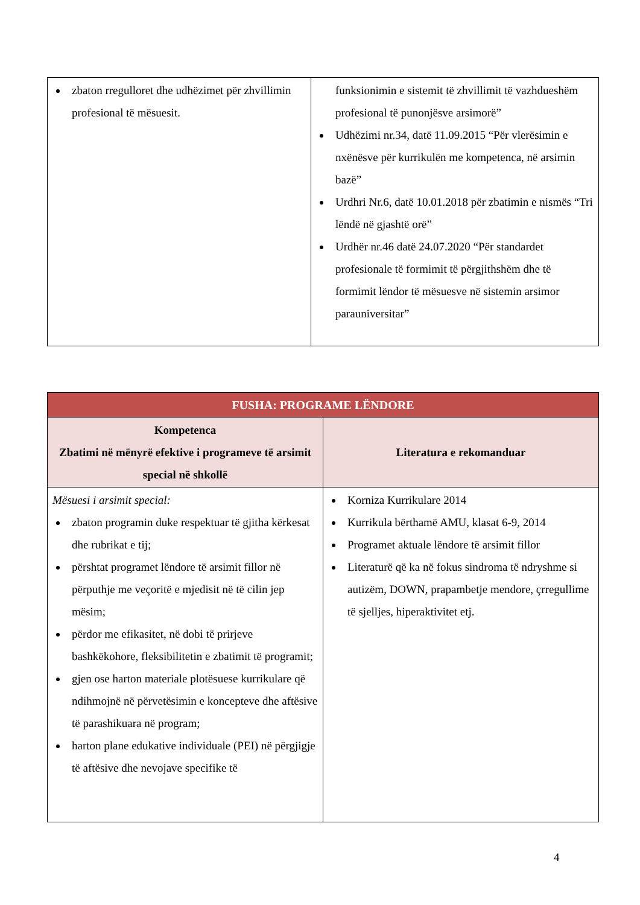| zbaton rregulloret dhe udhëzimet për zhvillimin profesional të mësuesit. | funksionimin e sistemit të zhvillimit të vazhdueshëm profesional të punonjësve arsimorë” Udhëzimi nr.34, datë 11.09.2015 “Për vlerësimin e nxënësve për kurrikulën me kompetenca, në arsimin bazë” Urdhri Nr.6, datë 10.01.2018 për zbatimin e nismës “Tri lëndë në gjashtë orë” Urdhër nr.46 datë 24.07.2020 “Për standardet profesionale të formimit të përgjithshëm dhe të formimit lëndor të mësuesve në sistemin arsimor parauniversitar” |
| FUSHA: PROGRAME LËNDORE | |
| --- | --- |
| Kompetenca Zbatimi në mënyrë efektive i programeve të arsimit special në shkollë | Literatura e rekomanduar |
| Mësuesi i arsimit special: zbaton programin duke respektuar të gjitha kërkesat dhe rubrikat e tij; përshtat programet lëndore të arsimit fillor në përputhje me veçoritë e mjedisit në të cilin jep mësim; përdor me efikasitet, në dobi të prirjeve bashkëkohore, fleksibilitetin e zbatimit të programit; gjen ose harton materiale plotësuese kurrikulare që ndihmojnë në përvetësimin e koncepteve dhe aftësive të parashikuara në program; harton plane edukative individuale (PEI) në përgjigje të aftësive dhe nevojave specifike të | Korniza Kurrikulare 2014 Kurrikula bërthamë AMU, klasat 6-9, 2014 Programet aktuale lëndore të arsimit fillor Literaturë që ka në fokus sindroma të ndryshme si autizëm, DOWN, prapambetje mendore, çrregullime të sjelljes, hiperaktivitet etj. |
4